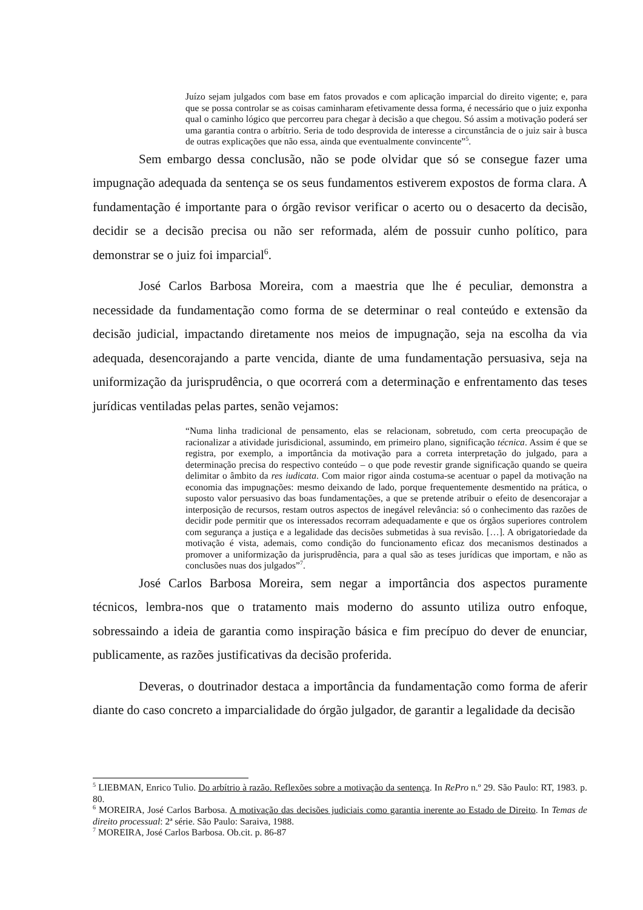Juízo sejam julgados com base em fatos provados e com aplicação imparcial do direito vigente; e, para que se possa controlar se as coisas caminharam efetivamente dessa forma, é necessário que o juiz exponha qual o caminho lógico que percorreu para chegar à decisão a que chegou. Só assim a motivação poderá ser uma garantia contra o arbítrio. Seria de todo desprovida de interesse a circunstância de o juiz sair à busca de outras explicações que não essa, ainda que eventualmente convincente”<sup>5</sup>.
Sem embargo dessa conclusão, não se pode olvidar que só se consegue fazer uma impugnação adequada da sentença se os seus fundamentos estiverem expostos de forma clara. A fundamentação é importante para o órgão revisor verificar o acerto ou o desacerto da decisão, decidir se a decisão precisa ou não ser reformada, além de possuir cunho político, para demonstrar se o juiz foi imparcial<sup>6</sup>.
José Carlos Barbosa Moreira, com a maestria que lhe é peculiar, demonstra a necessidade da fundamentação como forma de se determinar o real conteúdo e extensão da decisão judicial, impactando diretamente nos meios de impugnação, seja na escolha da via adequada, desencorajando a parte vencida, diante de uma fundamentação persuasiva, seja na uniformização da jurisprudência, o que ocorrerá com a determinação e enfrentamento das teses jurídicas ventiladas pelas partes, senão vejamos:
“Numa linha tradicional de pensamento, elas se relacionam, sobretudo, com certa preocupação de racionalizar a atividade jurisdicional, assumindo, em primeiro plano, significação técnica. Assim é que se registra, por exemplo, a importância da motivação para a correta interpretação do julgado, para a determinação precisa do respectivo conteúdo – o que pode revestir grande significação quando se queira delimitar o âmbito da res iudicata. Com maior rigor ainda costuma-se acentuar o papel da motivação na economia das impugnações: mesmo deixando de lado, porque frequentemente desmentido na prática, o suposto valor persuasivo das boas fundamentações, a que se pretende atribuir o efeito de desencorajar a interposição de recursos, restam outros aspectos de inegável relevância: só o conhecimento das razões de decidir pode permitir que os interessados recorram adequadamente e que os órgãos superiores controlem com segurança a justiça e a legalidade das decisões submetidas à sua revisão. […]. A obrigatoriedade da motivação é vista, ademais, como condição do funcionamento eficaz dos mecanismos destinados a promover a uniformização da jurisprudência, para a qual são as teses jurídicas que importam, e não as conclusões nuas dos julgados”<sup>7</sup>.
José Carlos Barbosa Moreira, sem negar a importância dos aspectos puramente técnicos, lembra-nos que o tratamento mais moderno do assunto utiliza outro enfoque, sobressaindo a ideia de garantia como inspiração básica e fim precípuo do dever de enunciar, publicamente, as razões justificativas da decisão proferida.
Deveras, o doutrinador destaca a importância da fundamentação como forma de aferir diante do caso concreto a imparcialidade do órgão julgador, de garantir a legalidade da decisão
<sup>5</sup> LIEBMAN, Enrico Tulio. Do arbítrio à razão. Reflexões sobre a motivação da sentença. In RePro n.º 29. São Paulo: RT, 1983. p. 80.
<sup>6</sup> MOREIRA, José Carlos Barbosa. A motivação das decisões judiciais como garantia inerente ao Estado de Direito. In Temas de direito processual: 2ª série. São Paulo: Saraiva, 1988.
<sup>7</sup> MOREIRA, José Carlos Barbosa. Ob.cit. p. 86-87